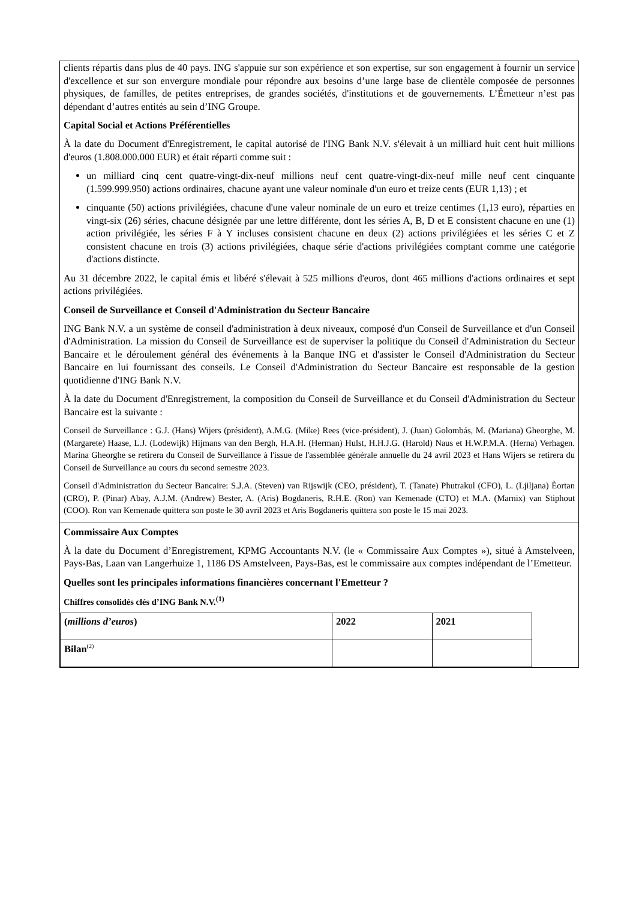clients répartis dans plus de 40 pays. ING s'appuie sur son expérience et son expertise, sur son engagement à fournir un service d'excellence et sur son envergure mondiale pour répondre aux besoins d’une large base de clientèle composée de personnes physiques, de familles, de petites entreprises, de grandes sociétés, d'institutions et de gouvernements. L’Émetteur n’est pas dépendant d’autres entités au sein d’ING Groupe.
Capital Social et Actions Préférentielles
À la date du Document d'Enregistrement, le capital autorisé de l'ING Bank N.V. s'élevait à un milliard huit cent huit millions d'euros (1.808.000.000 EUR) et était réparti comme suit :
un milliard cinq cent quatre-vingt-dix-neuf millions neuf cent quatre-vingt-dix-neuf mille neuf cent cinquante (1.599.999.950) actions ordinaires, chacune ayant une valeur nominale d'un euro et treize cents (EUR 1,13) ; et
cinquante (50) actions privilégiées, chacune d'une valeur nominale de un euro et treize centimes (1,13 euro), réparties en vingt-six (26) séries, chacune désignée par une lettre différente, dont les séries A, B, D et E consistent chacune en une (1) action privilégiée, les séries F à Y incluses consistent chacune en deux (2) actions privilégiées et les séries C et Z consistent chacune en trois (3) actions privilégiées, chaque série d'actions privilégiées comptant comme une catégorie d'actions distincte.
Au 31 décembre 2022, le capital émis et libéré s'élevait à 525 millions d'euros, dont 465 millions d'actions ordinaires et sept actions privilégiées.
Conseil de Surveillance et Conseil d'Administration du Secteur Bancaire
ING Bank N.V. a un système de conseil d'administration à deux niveaux, composé d'un Conseil de Surveillance et d'un Conseil d'Administration. La mission du Conseil de Surveillance est de superviser la politique du Conseil d'Administration du Secteur Bancaire et le déroulement général des événements à la Banque ING et d'assister le Conseil d'Administration du Secteur Bancaire en lui fournissant des conseils. Le Conseil d'Administration du Secteur Bancaire est responsable de la gestion quotidienne d'ING Bank N.V.
À la date du Document d'Enregistrement, la composition du Conseil de Surveillance et du Conseil d'Administration du Secteur Bancaire est la suivante :
Conseil de Surveillance : G.J. (Hans) Wijers (président), A.M.G. (Mike) Rees (vice-président), J. (Juan) Golombás, M. (Mariana) Gheorghe, M. (Margarete) Haase, L.J. (Lodewijk) Hijmans van den Bergh, H.A.H. (Herman) Hulst, H.H.J.G. (Harold) Naus et H.W.P.M.A. (Herna) Verhagen. Marina Gheorghe se retirera du Conseil de Surveillance à l'issue de l'assemblée générale annuelle du 24 avril 2023 et Hans Wijers se retirera du Conseil de Surveillance au cours du second semestre 2023.
Conseil d'Administration du Secteur Bancaire: S.J.A. (Steven) van Rijswijk (CEO, président), T. (Tanate) Phutrakul (CFO), L. (Ljiljana) Èortan (CRO), P. (Pinar) Abay, A.J.M. (Andrew) Bester, A. (Aris) Bogdaneris, R.H.E. (Ron) van Kemenade (CTO) et M.A. (Marnix) van Stiphout (COO). Ron van Kemenade quittera son poste le 30 avril 2023 et Aris Bogdaneris quittera son poste le 15 mai 2023.
Commissaire Aux Comptes
À la date du Document d’Enregistrement, KPMG Accountants N.V. (le « Commissaire Aux Comptes »), situé à Amstelveen, Pays-Bas, Laan van Langerhuize 1, 1186 DS Amstelveen, Pays-Bas, est le commissaire aux comptes indépendant de l’Emetteur.
Quelles sont les principales informations financières concernant l'Emetteur ?
Chiffres consolidés clés d’ING Bank N.V.<sup>(1)</sup>
| ( millions d’euros ) | 2022 | 2021 |
| --- | --- | --- |
| Bilan<sup>(2)</sup> | | |